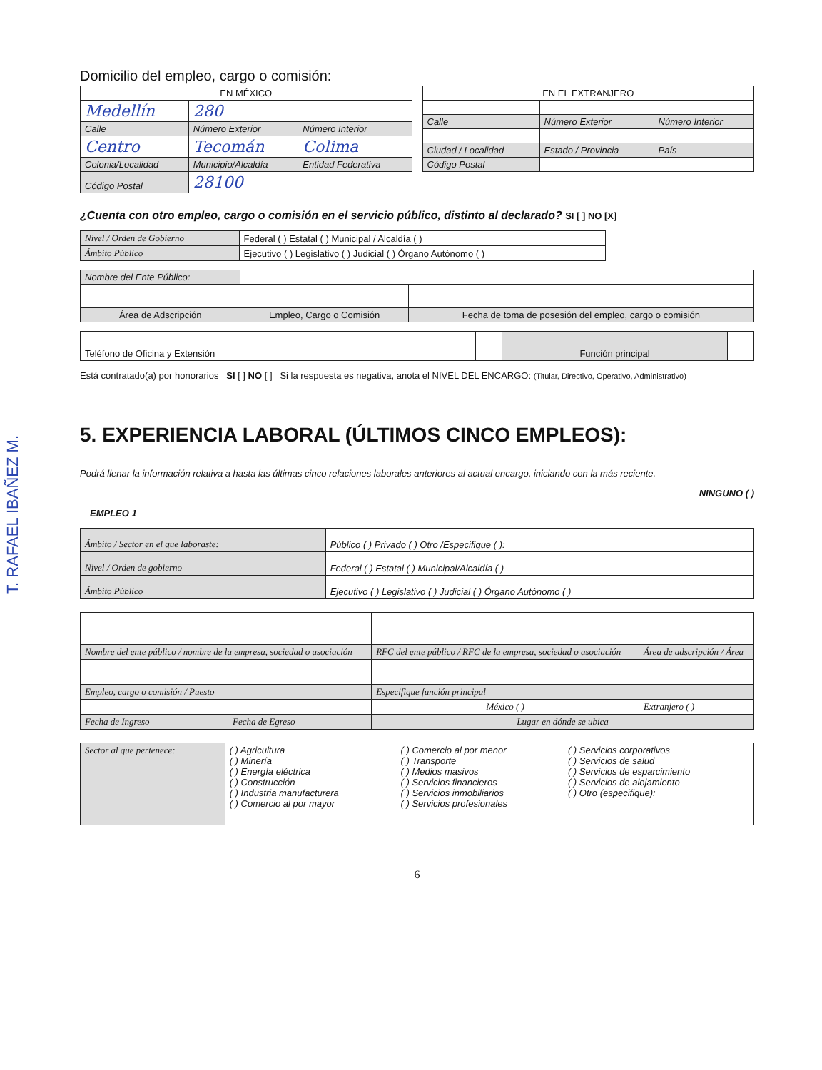T. RAFAEL IBAÑEZ M.
Domicilio del empleo, cargo o comisión:
| EN MÉXICO | | |
| Medellín | 280 | |
| Calle | Número Exterior | Número Interior |
| Centro | Tecomán | Colima |
| Colonia/Localidad | Municipio/Alcaldía | Entidad Federativa |
| Código Postal | 28100 | |
| EN EL EXTRANJERO | | |
| Calle | Número Exterior | Número Interior |
| Ciudad / Localidad | Estado / Provincia | País |
| Código Postal | | |
¿Cuenta con otro empleo, cargo o comisión en el servicio público, distinto al declarado? SI [ ] NO [X]
| Nivel / Orden de Gobierno | Federal ( ) Estatal ( ) Municipal / Alcaldía ( ) |
| Ámbito Público | Ejecutivo ( ) Legislativo ( ) Judicial ( ) Órgano Autónomo ( ) |
| Nombre del Ente Público: | | | |
| Área de Adscripción | Empleo, Cargo o Comisión | | Fecha de toma de posesión del empleo, cargo o comisión |
| Teléfono de Oficina y Extensión | | Función principal | |
Está contratado(a) por honorarios SI [ ] NO [ ] Si la respuesta es negativa, anota el NIVEL DEL ENCARGO: (Titular, Directivo, Operativo, Administrativo)
5. EXPERIENCIA LABORAL (ÚLTIMOS CINCO EMPLEOS):
Podrá llenar la información relativa a hasta las últimas cinco relaciones laborales anteriores al actual encargo, iniciando con la más reciente.
NINGUNO ( )
EMPLEO 1
| Ámbito / Sector en el que laboraste: | Público ( ) Privado ( ) Otro /Especifique ( ): |
| Nivel / Orden de gobierno | Federal ( ) Estatal ( ) Municipal/Alcaldía ( ) |
| Ámbito Público | Ejecutivo ( ) Legislativo ( ) Judicial ( ) Órgano Autónomo ( ) |
| Nombre del ente público / nombre de la empresa, sociedad o asociación | | RFC del ente público / RFC de la empresa, sociedad o asociación | Área de adscripción / Área |
| Empleo, cargo o comisión / Puesto | | Especifique función principal | |
| | | México ( ) | Extranjero ( ) |
| Fecha de Ingreso | Fecha de Egreso | Lugar en dónde se ubica | |
| Sector al que pertenece: | ( ) Agricultura ( ) Minería ( ) Energía eléctrica ( ) Construcción ( ) Industria manufacturera ( ) Comercio al por mayor | ( ) Comercio al por menor ( ) Transporte ( ) Medios masivos ( ) Servicios financieros ( ) Servicios inmobiliarios ( ) Servicios profesionales | ( ) Servicios corporativos ( ) Servicios de salud ( ) Servicios de esparcimiento ( ) Servicios de alojamiento ( ) Otro (especifique): |
6